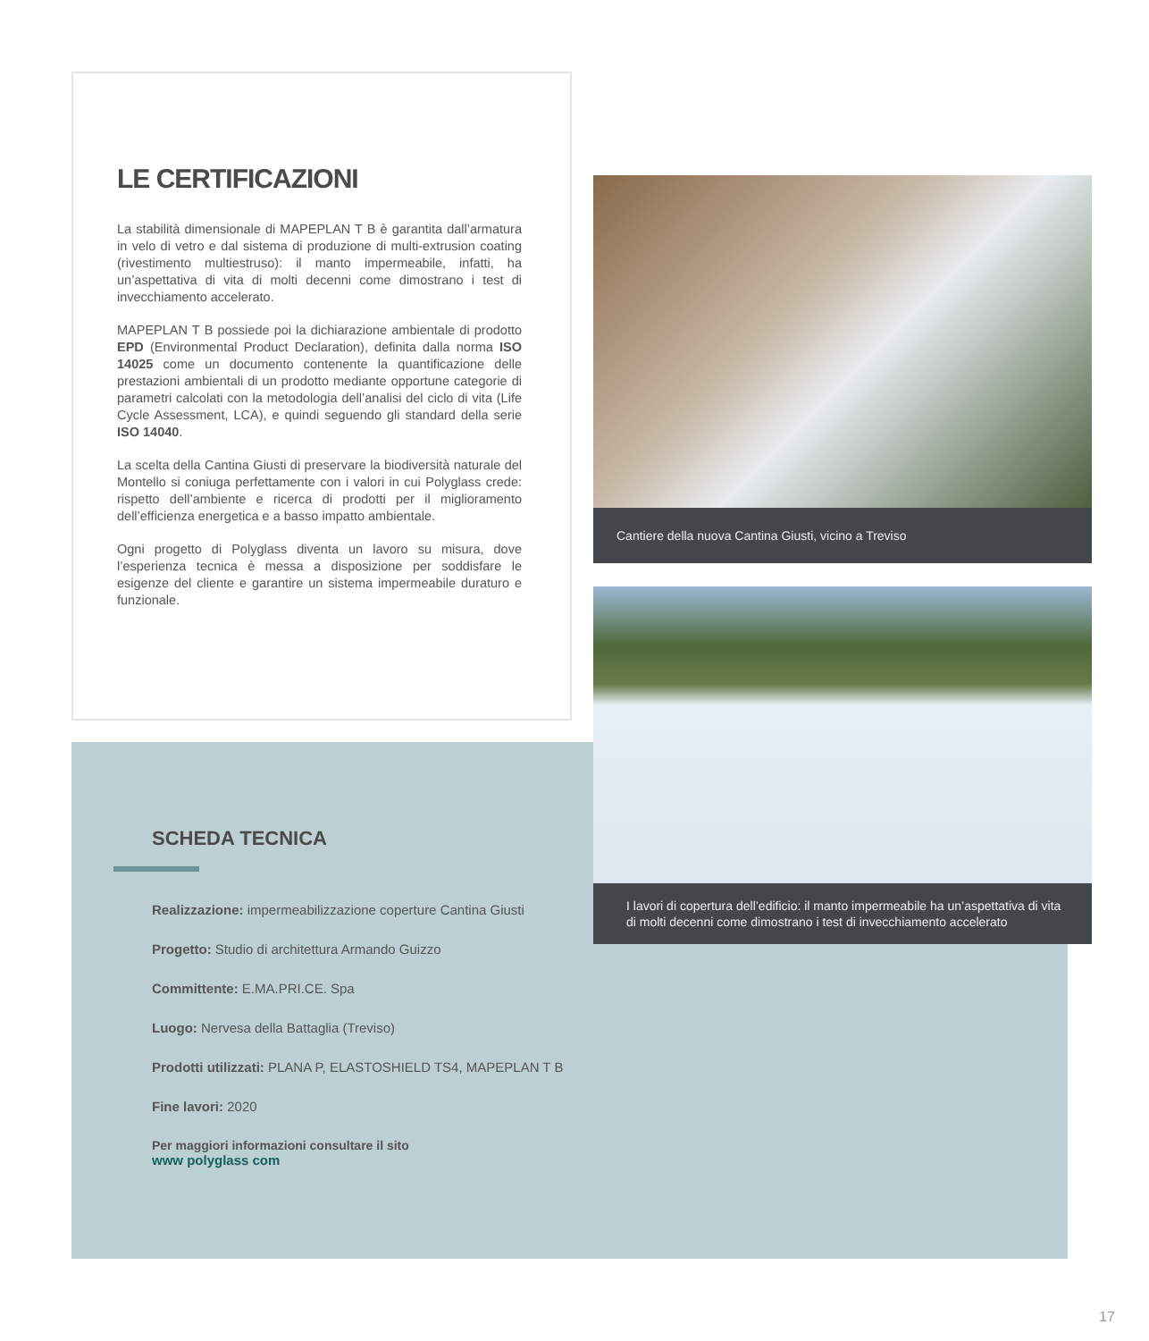LE CERTIFICAZIONI
La stabilità dimensionale di MAPEPLAN T B è garantita dall’armatura in velo di vetro e dal sistema di produzione di multi-extrusion coating (rivestimento multiestruso): il manto impermeabile, infatti, ha un’aspettativa di vita di molti decenni come dimostrano i test di invecchiamento accelerato.
MAPEPLAN T B possiede poi la dichiarazione ambientale di prodotto EPD (Environmental Product Declaration), definita dalla norma ISO 14025 come un documento contenente la quantificazione delle prestazioni ambientali di un prodotto mediante opportune categorie di parametri calcolati con la metodologia dell’analisi del ciclo di vita (Life Cycle Assessment, LCA), e quindi seguendo gli standard della serie ISO 14040.
La scelta della Cantina Giusti di preservare la biodiversità naturale del Montello si coniuga perfettamente con i valori in cui Polyglass crede: rispetto dell’ambiente e ricerca di prodotti per il miglioramento dell’efficienza energetica e a basso impatto ambientale.
Ogni progetto di Polyglass diventa un lavoro su misura, dove l’esperienza tecnica è messa a disposizione per soddisfare le esigenze del cliente e garantire un sistema impermeabile duraturo e funzionale.
Cantiere della nuova Cantina Giusti, vicino a Treviso
I lavori di copertura dell’edificio: il manto impermeabile ha un’aspettativa di vita di molti decenni come dimostrano i test di invecchiamento accelerato
SCHEDA TECNICA
Realizzazione: impermeabilizzazione coperture Cantina Giusti
Progetto: Studio di architettura Armando Guizzo
Committente: E.MA.PRI.CE. Spa
Luogo: Nervesa della Battaglia (Treviso)
Prodotti utilizzati: PLANA P, ELASTOSHIELD TS4, MAPEPLAN T B
Fine lavori: 2020
Per maggiori informazioni consultare il sito
www polyglass com
17